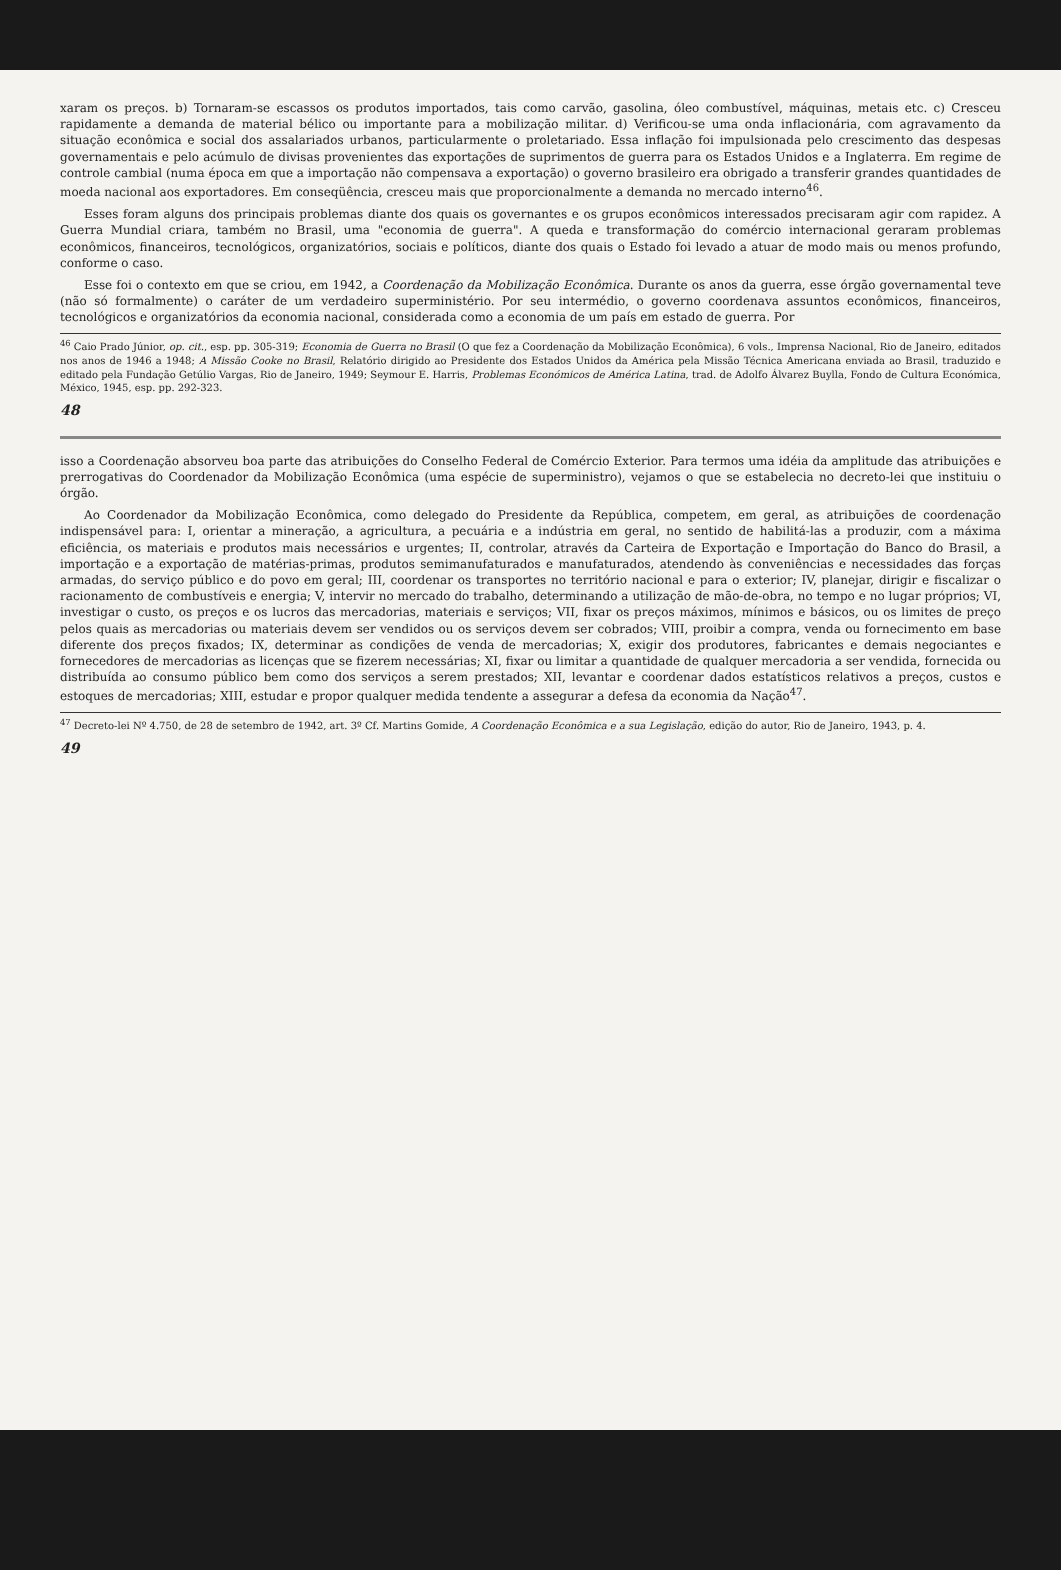xaram os preços. b) Tornaram-se escassos os produtos importados, tais como carvão, gasolina, óleo combustível, máquinas, metais etc. c) Cresceu rapidamente a demanda de material bélico ou importante para a mobilização militar. d) Verificou-se uma onda inflacionária, com agravamento da situação econômica e social dos assalariados urbanos, particularmente o proletariado. Essa inflação foi impulsionada pelo crescimento das despesas governamentais e pelo acúmulo de divisas provenientes das exportações de suprimentos de guerra para os Estados Unidos e a Inglaterra. Em regime de controle cambial (numa época em que a importação não compensava a exportação) o governo brasileiro era obrigado a transferir grandes quantidades de moeda nacional aos exportadores. Em conseqüência, cresceu mais que proporcionalmente a demanda no mercado interno<sup>46</sup>.
Esses foram alguns dos principais problemas diante dos quais os governantes e os grupos econômicos interessados precisaram agir com rapidez. A Guerra Mundial criara, também no Brasil, uma "economia de guerra". A queda e transformação do comércio internacional geraram problemas econômicos, financeiros, tecnológicos, organizatórios, sociais e políticos, diante dos quais o Estado foi levado a atuar de modo mais ou menos profundo, conforme o caso.
Esse foi o contexto em que se criou, em 1942, a Coordenação da Mobilização Econômica. Durante os anos da guerra, esse órgão governamental teve (não só formalmente) o caráter de um verdadeiro superministério. Por seu intermédio, o governo coordenava assuntos econômicos, financeiros, tecnológicos e organizatórios da economia nacional, considerada como a economia de um país em estado de guerra. Por
<sup>46</sup> Caio Prado Júnior, op. cit., esp. pp. 305-319; Economia de Guerra no Brasil (O que fez a Coordenação da Mobilização Econômica), 6 vols., Imprensa Nacional, Rio de Janeiro, editados nos anos de 1946 a 1948; A Missão Cooke no Brasil, Relatório dirigido ao Presidente dos Estados Unidos da América pela Missão Técnica Americana enviada ao Brasil, traduzido e editado pela Fundação Getúlio Vargas, Rio de Janeiro, 1949; Seymour E. Harris, Problemas Económicos de América Latina, trad. de Adolfo Álvarez Buylla, Fondo de Cultura Económica, México, 1945, esp. pp. 292-323.
48
isso a Coordenação absorveu boa parte das atribuições do Conselho Federal de Comércio Exterior. Para termos uma idéia da amplitude das atribuições e prerrogativas do Coordenador da Mobilização Econômica (uma espécie de superministro), vejamos o que se estabelecia no decreto-lei que instituiu o órgão.
Ao Coordenador da Mobilização Econômica, como delegado do Presidente da República, competem, em geral, as atribuições de coordenação indispensável para: I, orientar a mineração, a agricultura, a pecuária e a indústria em geral, no sentido de habilitá-las a produzir, com a máxima eficiência, os materiais e produtos mais necessários e urgentes; II, controlar, através da Carteira de Exportação e Importação do Banco do Brasil, a importação e a exportação de matérias-primas, produtos semimanufaturados e manufaturados, atendendo às conveniências e necessidades das forças armadas, do serviço público e do povo em geral; III, coordenar os transportes no território nacional e para o exterior; IV, planejar, dirigir e fiscalizar o racionamento de combustíveis e energia; V, intervir no mercado do trabalho, determinando a utilização de mão-de-obra, no tempo e no lugar próprios; VI, investigar o custo, os preços e os lucros das mercadorias, materiais e serviços; VII, fixar os preços máximos, mínimos e básicos, ou os limites de preço pelos quais as mercadorias ou materiais devem ser vendidos ou os serviços devem ser cobrados; VIII, proibir a compra, venda ou fornecimento em base diferente dos preços fixados; IX, determinar as condições de venda de mercadorias; X, exigir dos produtores, fabricantes e demais negociantes e fornecedores de mercadorias as licenças que se fizerem necessárias; XI, fixar ou limitar a quantidade de qualquer mercadoria a ser vendida, fornecida ou distribuída ao consumo público bem como dos serviços a serem prestados; XII, levantar e coordenar dados estatísticos relativos a preços, custos e estoques de mercadorias; XIII, estudar e propor qualquer medida tendente a assegurar a defesa da economia da Nação<sup>47</sup>.
<sup>47</sup> Decreto-lei Nº 4.750, de 28 de setembro de 1942, art. 3º Cf. Martins Gomide, A Coordenação Econômica e a sua Legislação, edição do autor, Rio de Janeiro, 1943, p. 4.
49